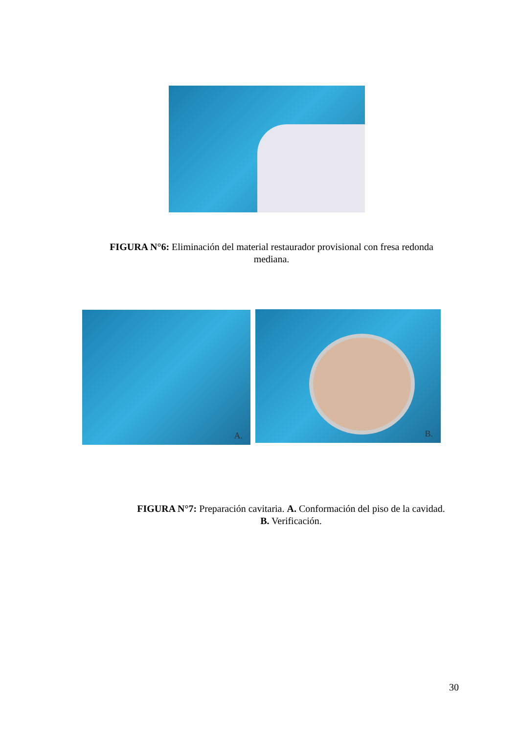FIGURA N°6: Eliminación del material restaurador provisional con fresa redonda mediana.
A. B.
FIGURA N°7: Preparación cavitaria. A. Conformación del piso de la cavidad. B. Verificación.
30